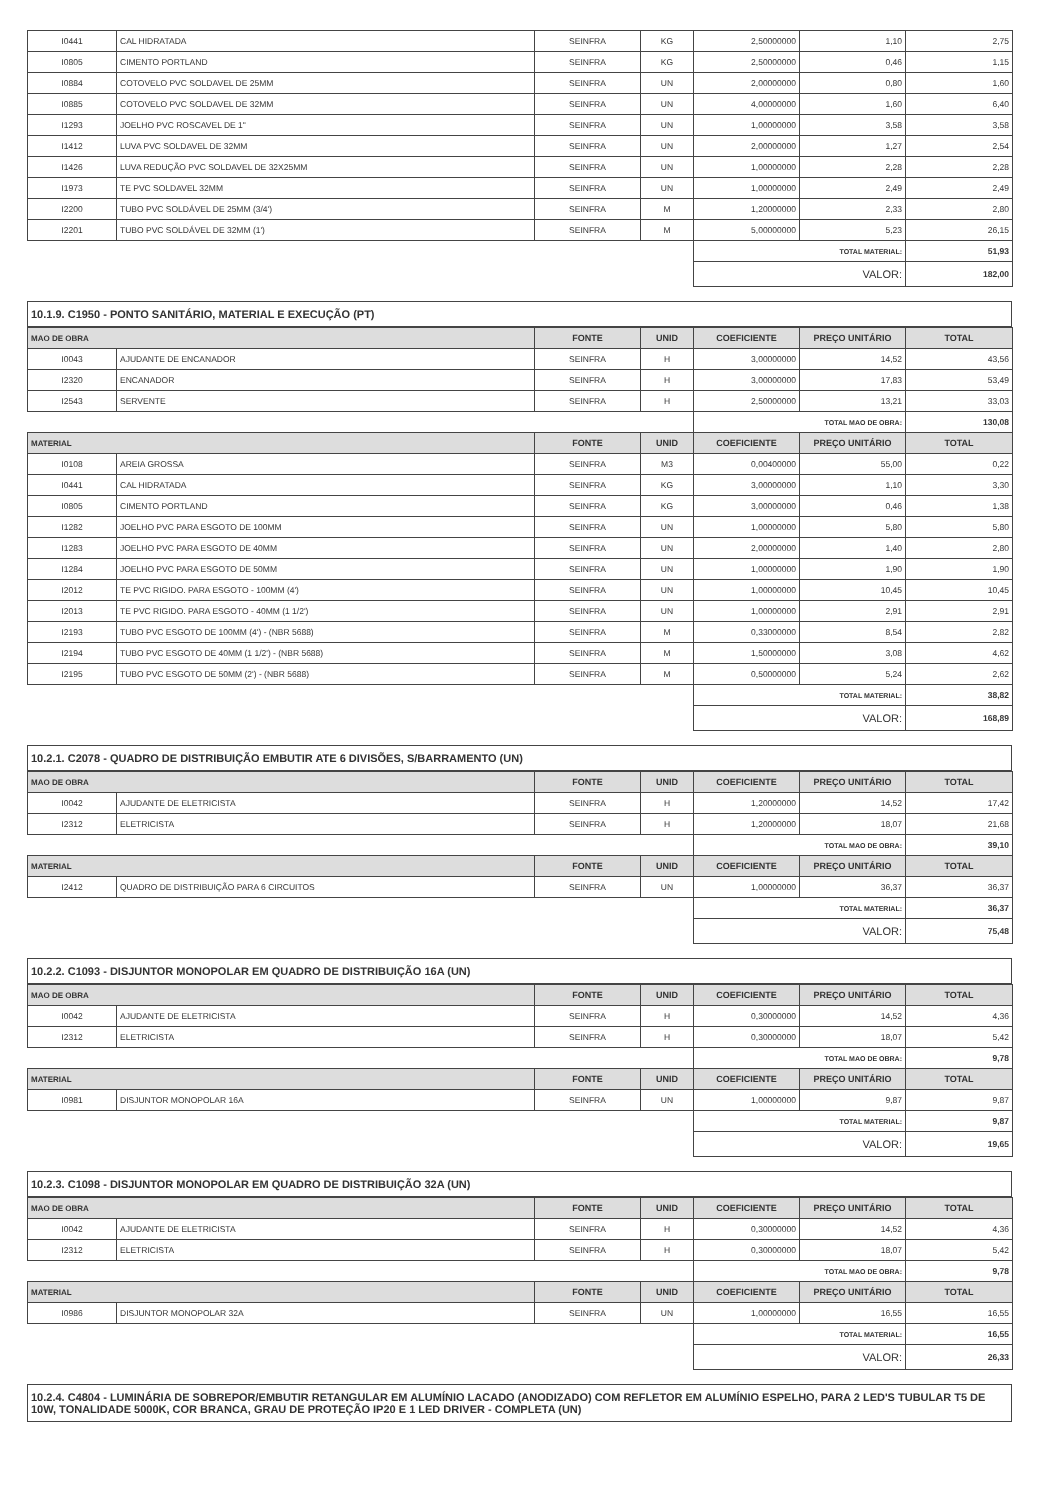| I0441 | CAL HIDRATADA | SEINFRA | KG | 2,50000000 | 1,10 | 2,75 |
| I0805 | CIMENTO PORTLAND | SEINFRA | KG | 2,50000000 | 0,46 | 1,15 |
| I0884 | COTOVELO PVC SOLDAVEL DE 25MM | SEINFRA | UN | 2,00000000 | 0,80 | 1,60 |
| I0885 | COTOVELO PVC SOLDAVEL DE 32MM | SEINFRA | UN | 4,00000000 | 1,60 | 6,40 |
| I1293 | JOELHO PVC ROSCAVEL DE 1" | SEINFRA | UN | 1,00000000 | 3,58 | 3,58 |
| I1412 | LUVA PVC SOLDAVEL DE 32MM | SEINFRA | UN | 2,00000000 | 1,27 | 2,54 |
| I1426 | LUVA REDUÇÃO PVC SOLDAVEL DE 32X25MM | SEINFRA | UN | 1,00000000 | 2,28 | 2,28 |
| I1973 | TE PVC SOLDAVEL 32MM | SEINFRA | UN | 1,00000000 | 2,49 | 2,49 |
| I2200 | TUBO PVC SOLDÁVEL DE 25MM (3/4') | SEINFRA | M | 1,20000000 | 2,33 | 2,80 |
| I2201 | TUBO PVC SOLDÁVEL DE 32MM (1') | SEINFRA | M | 5,00000000 | 5,23 | 26,15 |
| | | | | TOTAL MATERIAL: | | 51,93 |
| | | | | VALOR: | | 182,00 |
10.1.9. C1950 - PONTO SANITÁRIO, MATERIAL E EXECUÇÃO (PT)
| MAO DE OBRA | | FONTE | UNID | COEFICIENTE | PREÇO UNITÁRIO | TOTAL |
| --- | --- | --- | --- | --- | --- | --- |
| I0043 | AJUDANTE DE ENCANADOR | SEINFRA | H | 3,00000000 | 14,52 | 43,56 |
| I2320 | ENCANADOR | SEINFRA | H | 3,00000000 | 17,83 | 53,49 |
| I2543 | SERVENTE | SEINFRA | H | 2,50000000 | 13,21 | 33,03 |
| | | | | TOTAL MAO DE OBRA: | | 130,08 |
| MATERIAL | | FONTE | UNID | COEFICIENTE | PREÇO UNITÁRIO | TOTAL |
| I0108 | AREIA GROSSA | SEINFRA | M3 | 0,00400000 | 55,00 | 0,22 |
| I0441 | CAL HIDRATADA | SEINFRA | KG | 3,00000000 | 1,10 | 3,30 |
| I0805 | CIMENTO PORTLAND | SEINFRA | KG | 3,00000000 | 0,46 | 1,38 |
| I1282 | JOELHO PVC PARA ESGOTO DE 100MM | SEINFRA | UN | 1,00000000 | 5,80 | 5,80 |
| I1283 | JOELHO PVC PARA ESGOTO DE 40MM | SEINFRA | UN | 2,00000000 | 1,40 | 2,80 |
| I1284 | JOELHO PVC PARA ESGOTO DE 50MM | SEINFRA | UN | 1,00000000 | 1,90 | 1,90 |
| I2012 | TE PVC RIGIDO. PARA ESGOTO - 100MM (4') | SEINFRA | UN | 1,00000000 | 10,45 | 10,45 |
| I2013 | TE PVC RIGIDO. PARA ESGOTO - 40MM (1 1/2') | SEINFRA | UN | 1,00000000 | 2,91 | 2,91 |
| I2193 | TUBO PVC ESGOTO DE 100MM (4') - (NBR 5688) | SEINFRA | M | 0,33000000 | 8,54 | 2,82 |
| I2194 | TUBO PVC ESGOTO DE 40MM (1 1/2') - (NBR 5688) | SEINFRA | M | 1,50000000 | 3,08 | 4,62 |
| I2195 | TUBO PVC ESGOTO DE 50MM (2') - (NBR 5688) | SEINFRA | M | 0,50000000 | 5,24 | 2,62 |
| | | | | TOTAL MATERIAL: | | 38,82 |
| | | | | VALOR: | | 168,89 |
10.2.1. C2078 - QUADRO DE DISTRIBUIÇÃO EMBUTIR ATE 6 DIVISÕES, S/BARRAMENTO (UN)
| MAO DE OBRA | | FONTE | UNID | COEFICIENTE | PREÇO UNITÁRIO | TOTAL |
| --- | --- | --- | --- | --- | --- | --- |
| I0042 | AJUDANTE DE ELETRICISTA | SEINFRA | H | 1,20000000 | 14,52 | 17,42 |
| I2312 | ELETRICISTA | SEINFRA | H | 1,20000000 | 18,07 | 21,68 |
| | | | | TOTAL MAO DE OBRA: | | 39,10 |
| MATERIAL | | FONTE | UNID | COEFICIENTE | PREÇO UNITÁRIO | TOTAL |
| I2412 | QUADRO DE DISTRIBUIÇÃO PARA 6 CIRCUITOS | SEINFRA | UN | 1,00000000 | 36,37 | 36,37 |
| | | | | TOTAL MATERIAL: | | 36,37 |
| | | | | VALOR: | | 75,48 |
10.2.2. C1093 - DISJUNTOR MONOPOLAR EM QUADRO DE DISTRIBUIÇÃO 16A (UN)
| MAO DE OBRA | | FONTE | UNID | COEFICIENTE | PREÇO UNITÁRIO | TOTAL |
| --- | --- | --- | --- | --- | --- | --- |
| I0042 | AJUDANTE DE ELETRICISTA | SEINFRA | H | 0,30000000 | 14,52 | 4,36 |
| I2312 | ELETRICISTA | SEINFRA | H | 0,30000000 | 18,07 | 5,42 |
| | | | | TOTAL MAO DE OBRA: | | 9,78 |
| MATERIAL | | FONTE | UNID | COEFICIENTE | PREÇO UNITÁRIO | TOTAL |
| I0981 | DISJUNTOR MONOPOLAR 16A | SEINFRA | UN | 1,00000000 | 9,87 | 9,87 |
| | | | | TOTAL MATERIAL: | | 9,87 |
| | | | | VALOR: | | 19,65 |
10.2.3. C1098 - DISJUNTOR MONOPOLAR EM QUADRO DE DISTRIBUIÇÃO 32A (UN)
| MAO DE OBRA | | FONTE | UNID | COEFICIENTE | PREÇO UNITÁRIO | TOTAL |
| --- | --- | --- | --- | --- | --- | --- |
| I0042 | AJUDANTE DE ELETRICISTA | SEINFRA | H | 0,30000000 | 14,52 | 4,36 |
| I2312 | ELETRICISTA | SEINFRA | H | 0,30000000 | 18,07 | 5,42 |
| | | | | TOTAL MAO DE OBRA: | | 9,78 |
| MATERIAL | | FONTE | UNID | COEFICIENTE | PREÇO UNITÁRIO | TOTAL |
| I0986 | DISJUNTOR MONOPOLAR 32A | SEINFRA | UN | 1,00000000 | 16,55 | 16,55 |
| | | | | TOTAL MATERIAL: | | 16,55 |
| | | | | VALOR: | | 26,33 |
10.2.4. C4804 - LUMINÁRIA DE SOBREPOR/EMBUTIR RETANGULAR EM ALUMÍNIO LACADO (ANODIZADO) COM REFLETOR EM ALUMÍNIO ESPELHO, PARA 2 LED'S TUBULAR T5 DE 10W, TONALIDADE 5000K, COR BRANCA, GRAU DE PROTEÇÃO IP20 E 1 LED DRIVER - COMPLETA (UN)